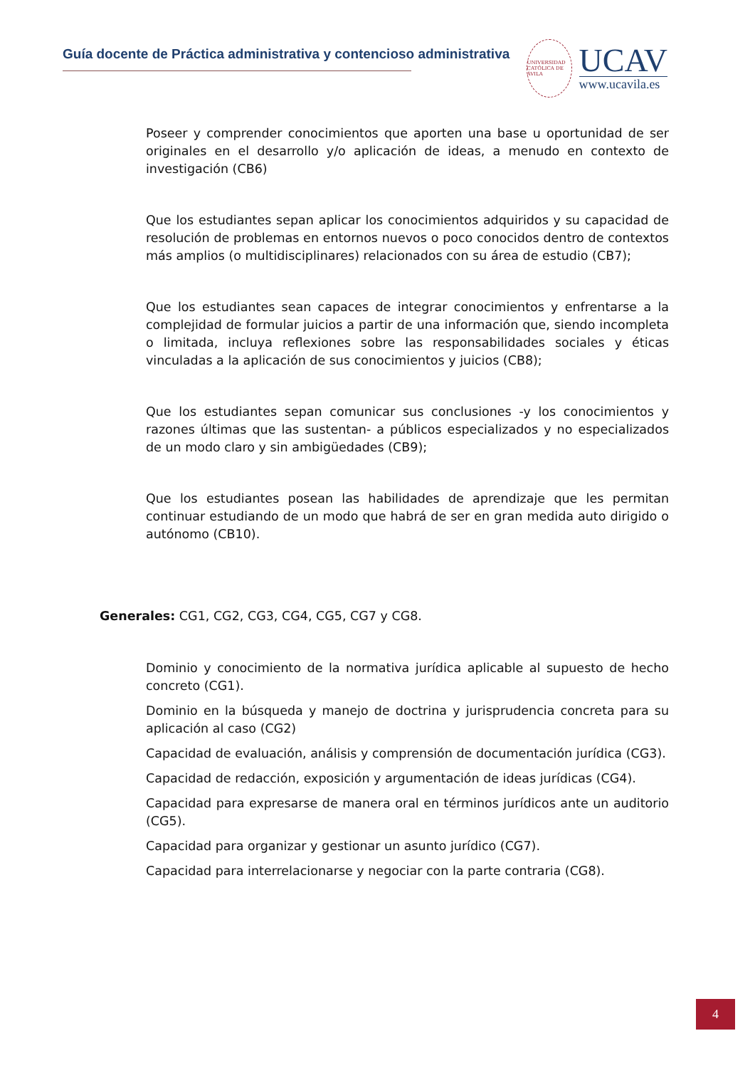Guía docente de Práctica administrativa y contencioso administrativa
UNIVERSIDAD CATÓLICA DE ÁVILA
UCAV
www.ucavila.es
Poseer y comprender conocimientos que aporten una base u oportunidad de ser originales en el desarrollo y/o aplicación de ideas, a menudo en contexto de investigación (CB6)
Que los estudiantes sepan aplicar los conocimientos adquiridos y su capacidad de resolución de problemas en entornos nuevos o poco conocidos dentro de contextos más amplios (o multidisciplinares) relacionados con su área de estudio (CB7);
Que los estudiantes sean capaces de integrar conocimientos y enfrentarse a la complejidad de formular juicios a partir de una información que, siendo incompleta o limitada, incluya reflexiones sobre las responsabilidades sociales y éticas vinculadas a la aplicación de sus conocimientos y juicios (CB8);
Que los estudiantes sepan comunicar sus conclusiones -y los conocimientos y razones últimas que las sustentan- a públicos especializados y no especializados de un modo claro y sin ambigüedades (CB9);
Que los estudiantes posean las habilidades de aprendizaje que les permitan continuar estudiando de un modo que habrá de ser en gran medida auto dirigido o autónomo (CB10).
Generales: CG1, CG2, CG3, CG4, CG5, CG7 y CG8.
Dominio y conocimiento de la normativa jurídica aplicable al supuesto de hecho concreto (CG1).
Dominio en la búsqueda y manejo de doctrina y jurisprudencia concreta para su aplicación al caso (CG2)
Capacidad de evaluación, análisis y comprensión de documentación jurídica (CG3).
Capacidad de redacción, exposición y argumentación de ideas jurídicas (CG4).
Capacidad para expresarse de manera oral en términos jurídicos ante un auditorio (CG5).
Capacidad para organizar y gestionar un asunto jurídico (CG7).
Capacidad para interrelacionarse y negociar con la parte contraria (CG8).
4